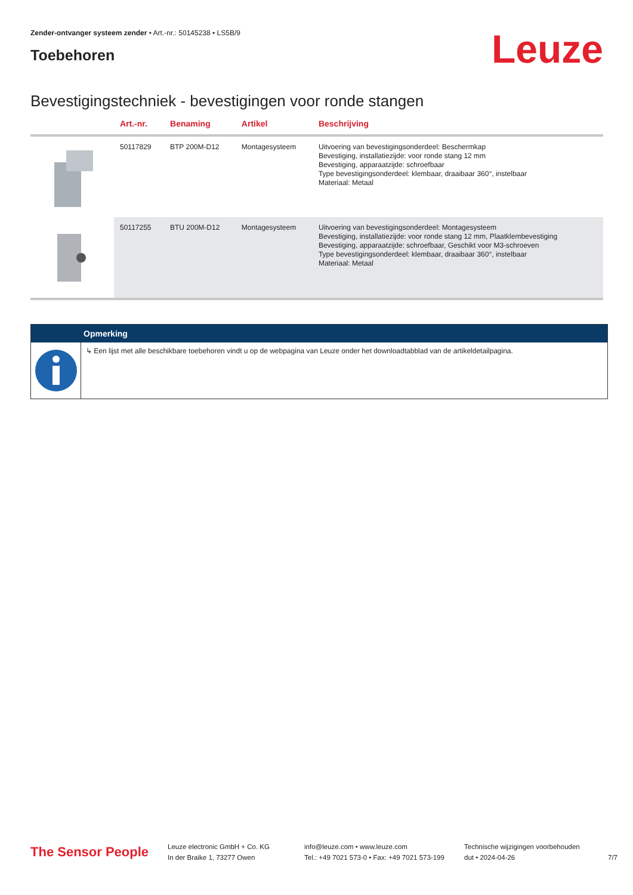Zender-ontvanger systeem zender • Art.-nr.: 50145238 • LS5B/9
Toebehoren
Leuze
Bevestigingstechniek - bevestigingen voor ronde stangen
| | Art.-nr. | Benaming | Artikel | Beschrijving |
| --- | --- | --- | --- | --- |
| | 50117829 | BTP 200M-D12 | Montagesysteem | Uitvoering van bevestigingsonderdeel: Beschermkap Bevestiging, installatiezijde: voor ronde stang 12 mm Bevestiging, apparaatzijde: schroefbaar Type bevestigingsonderdeel: klembaar, draaibaar 360°, instelbaar Materiaal: Metaal |
| | 50117255 | BTU 200M-D12 | Montagesysteem | Uitvoering van bevestigingsonderdeel: Montagesysteem Bevestiging, installatiezijde: voor ronde stang 12 mm, Plaatklembevestiging Bevestiging, apparaatzijde: schroefbaar, Geschikt voor M3-schroeven Type bevestigingsonderdeel: klembaar, draaibaar 360°, instelbaar Materiaal: Metaal |
Opmerking
↳ Een lijst met alle beschikbare toebehoren vindt u op de webpagina van Leuze onder het downloadtabblad van de artikeldetailpagina.
The Sensor People
Leuze electronic GmbH + Co. KG
In der Braike 1, 73277 Owen
info@leuze.com • www.leuze.com
Tel.: +49 7021 573-0 • Fax: +49 7021 573-199
Technische wijzigingen voorbehouden
dut • 2024-04-26
7/7